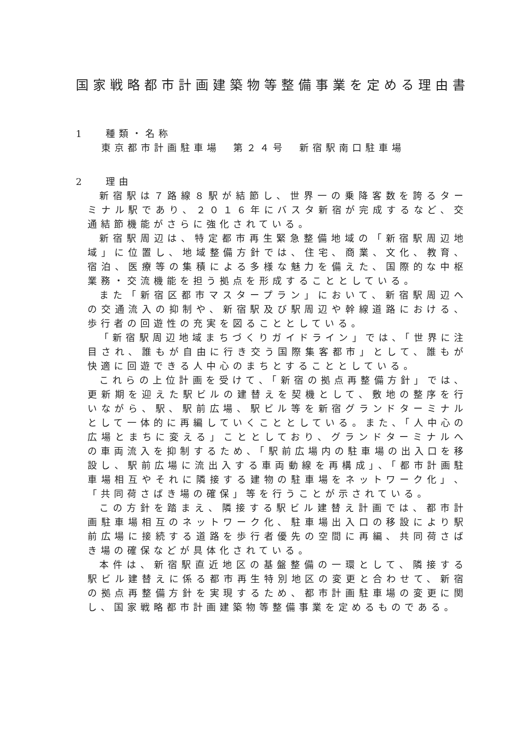国家戦略都市計画建築物等整備事業を定める理由書
1　 種類・名称
東京都市計画駐車場　第２４号　新宿駅南口駐車場
2　 理由
新宿駅は７路線８駅が結節し、世界一の乗降客数を誇るターミナル駅であり、２０１６年にバスタ新宿が完成するなど、交通結節機能がさらに強化されている。
新宿駅周辺は、特定都市再生緊急整備地域の「新宿駅周辺地域」に位置し、地域整備方針では、住宅、商業、文化、教育、宿泊、医療等の集積による多様な魅力を備えた、国際的な中枢業務・交流機能を担う拠点を形成することとしている。
また「新宿区都市マスタープラン」において、新宿駅周辺への交通流入の抑制や、新宿駅及び駅周辺や幹線道路における、歩行者の回遊性の充実を図ることとしている。
「新宿駅周辺地域まちづくりガイドライン」では、「世界に注目され、誰もが自由に行き交う国際集客都市」として、誰もが快適に回遊できる人中心のまちとすることとしている。
これらの上位計画を受けて、「新宿の拠点再整備方針」では、更新期を迎えた駅ビルの建替えを契機として、敷地の整序を行いながら、駅、駅前広場、駅ビル等を新宿グランドターミナルとして一体的に再編していくこととしている。また、「人中心の広場とまちに変える」こととしており、グランドターミナルへの車両流入を抑制するため、「駅前広場内の駐車場の出入口を移設し、駅前広場に流出入する車両動線を再構成」、「都市計画駐車場相互やそれに隣接する建物の駐車場をネットワーク化」、「共同荷さばき場の確保」等を行うことが示されている。
この方針を踏まえ、隣接する駅ビル建替え計画では、都市計画駐車場相互のネットワーク化、駐車場出入口の移設により駅前広場に接続する道路を歩行者優先の空間に再編、共同荷さばき場の確保などが具体化されている。
本件は、新宿駅直近地区の基盤整備の一環として、隣接する駅ビル建替えに係る都市再生特別地区の変更と合わせて、新宿の拠点再整備方針を実現するため、都市計画駐車場の変更に関し、国家戦略都市計画建築物等整備事業を定めるものである。